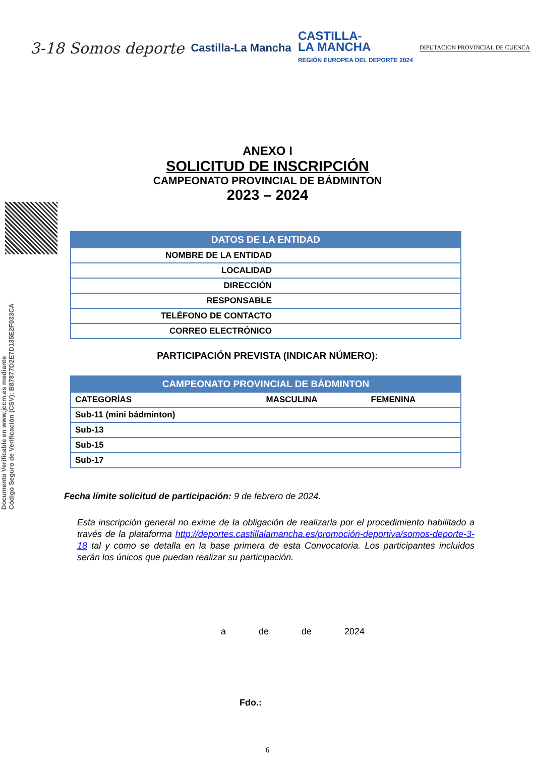3-18 Somos deporte
Castilla-La Mancha
CASTILLA-
LA MANCHA
REGIÓN EUROPEA DEL DEPORTE 2024
DIPUTACION PROVINCIAL DE CUENCA
Documento Verificable en www.jccm.es mediante
Código Seguro de Verificación (CSV): B87877D2E7D135E2F033CA
ANEXO I
SOLICITUD DE INSCRIPCIÓN
CAMPEONATO PROVINCIAL DE BÁDMINTON
2023 – 2024
| DATOS DE LA ENTIDAD | |
| --- | --- |
| NOMBRE DE LA ENTIDAD | |
| LOCALIDAD | |
| DIRECCIÓN | |
| RESPONSABLE | |
| TELÉFONO DE CONTACTO | |
| CORREO ELECTRÓNICO | |
PARTICIPACIÓN PREVISTA (INDICAR NÚMERO):
| CAMPEONATO PROVINCIAL DE BÁDMINTON | | |
| --- | --- | --- |
| CATEGORÍAS | MASCULINA | FEMENINA |
| Sub-11 (mini bádminton) | | |
| Sub-13 | | |
| Sub-15 | | |
| Sub-17 | | |
Fecha límite solicitud de participación: 9 de febrero de 2024.
Esta inscripción general no exime de la obligación de realizarla por el procedimiento habilitado a través de la plataforma http://deportes.castillalamancha.es/promoción-deportiva/somos-deporte-3-18 tal y como se detalla en la base primera de esta Convocatoria. Los participantes incluidos serán los únicos que puedan realizar su participación.
a de de 2024
Fdo.:
6